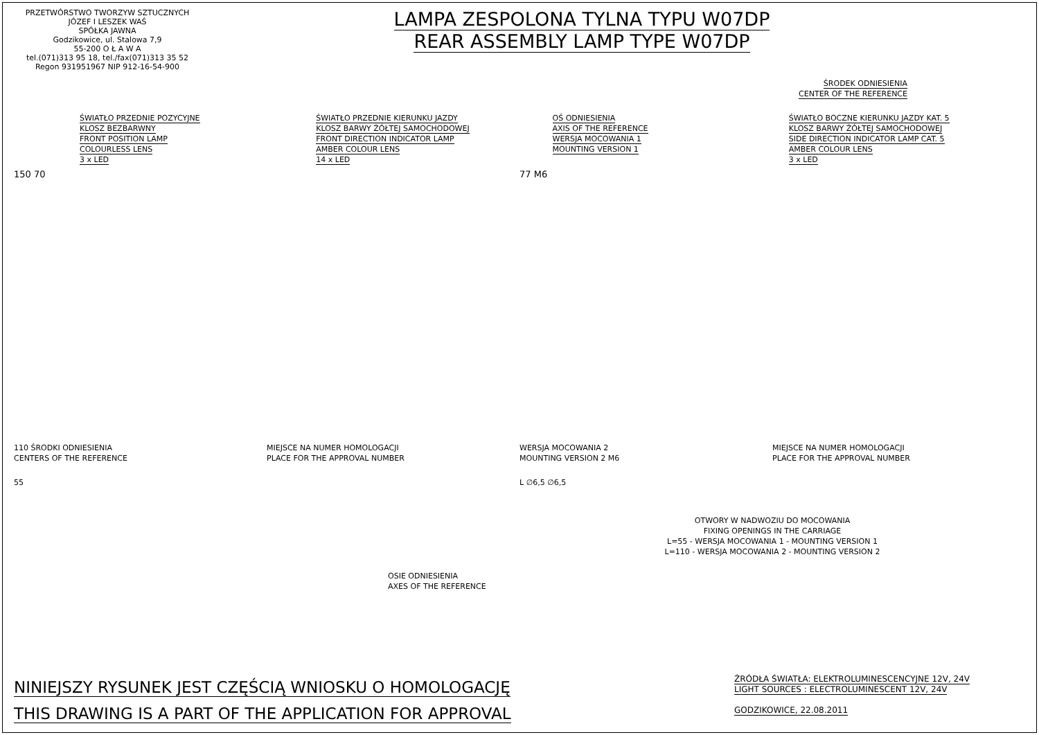PRZETWÓRSTWO TWORZYW SZTUCZNYCH
JÓZEF I LESZEK WAŚ
SPÓŁKA JAWNA
Godzikowice, ul. Stalowa 7,9
55-200 O Ł A W A
tel.(071)313 95 18, tel./fax(071)313 35 52
Regon 931951967 NIP 912-16-54-900
LAMPA ZESPOLONA TYLNA TYPU W07DP
REAR ASSEMBLY LAMP TYPE W07DP
ŚRODEK ODNIESIENIA
CENTER OF THE REFERENCE
ŚWIATŁO PRZEDNIE POZYCYJNE
KLOSZ BEZBARWNY
FRONT POSITION LAMP
COLOURLESS LENS
3 x LED
ŚWIATŁO PRZEDNIE KIERUNKU JAZDY
KLOSZ BARWY ŻÓŁTEJ SAMOCHODOWEJ
FRONT DIRECTION INDICATOR LAMP
AMBER COLOUR LENS
14 x LED
OŚ ODNIESIENIA
AXIS OF THE REFERENCE
WERSJA MOCOWANIA 1
MOUNTING VERSION 1
ŚWIATŁO BOCZNE KIERUNKU JAZDY KAT. 5
KLOSZ BARWY ŻÓŁTEJ SAMOCHODOWEJ
SIDE DIRECTION INDICATOR LAMP CAT. 5
AMBER COLOUR LENS
3 x LED
150 70 77 M6
110 ŚRODKI ODNIESIENIA
CENTERS OF THE REFERENCE
MIEJSCE NA NUMER HOMOLOGACJI
PLACE FOR THE APPROVAL NUMBER
WERSJA MOCOWANIA 2
MOUNTING VERSION 2 M6
MIEJSCE NA NUMER HOMOLOGACJI
PLACE FOR THE APPROVAL NUMBER
55 L ∅6,5 ∅6,5
OTWORY W NADWOZIU DO MOCOWANIA
FIXING OPENINGS IN THE CARRIAGE
L=55 - WERSJA MOCOWANIA 1 - MOUNTING VERSION 1
L=110 - WERSJA MOCOWANIA 2 - MOUNTING VERSION 2
OSIE ODNIESIENIA
AXES OF THE REFERENCE
NINIEJSZY RYSUNEK JEST CZĘŚCIĄ WNIOSKU O HOMOLOGACJĘ
THIS DRAWING IS A PART OF THE APPLICATION FOR APPROVAL
ŹRÓDŁA ŚWIATŁA: ELEKTROLUMINESCENCYJNE 12V, 24V
LIGHT SOURCES : ELECTROLUMINESCENT 12V, 24V
GODZIKOWICE, 22.08.2011